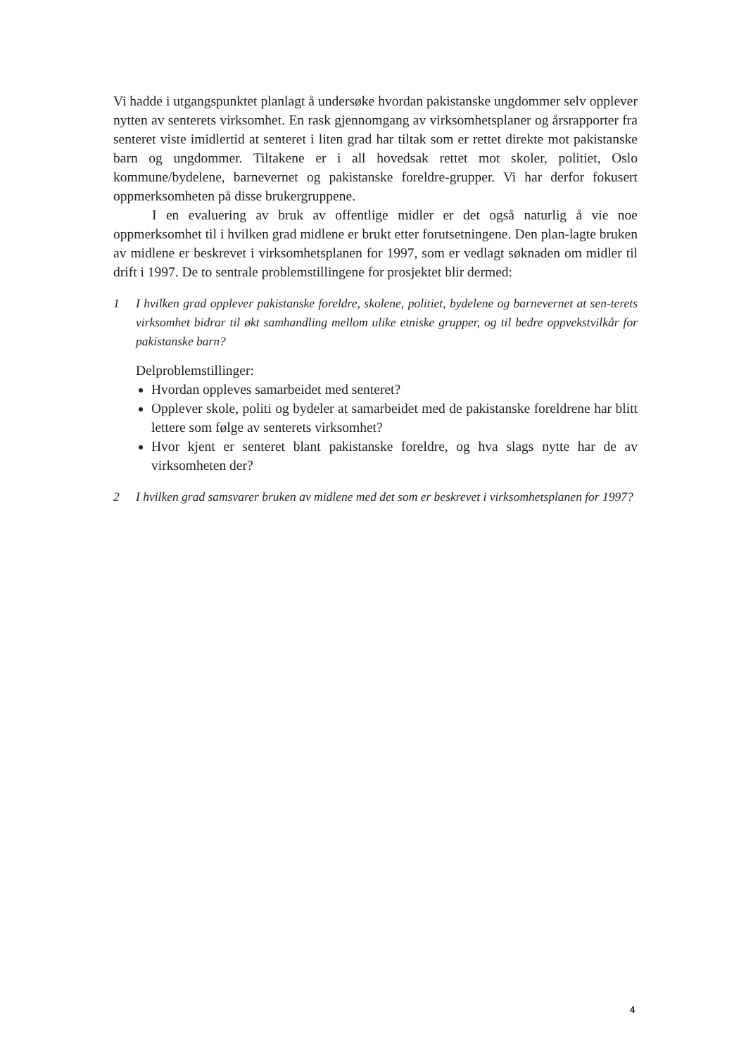Vi hadde i utgangspunktet planlagt å undersøke hvordan pakistanske ungdommer selv opplever nytten av senterets virksomhet. En rask gjennomgang av virksomhetsplaner og årsrapporter fra senteret viste imidlertid at senteret i liten grad har tiltak som er rettet direkte mot pakistanske barn og ungdommer. Tiltakene er i all hovedsak rettet mot skoler, politiet, Oslo kommune/bydelene, barnevernet og pakistanske foreldre-grupper. Vi har derfor fokusert oppmerksomheten på disse brukergruppene.
I en evaluering av bruk av offentlige midler er det også naturlig å vie noe oppmerksomhet til i hvilken grad midlene er brukt etter forutsetningene. Den plan-lagte bruken av midlene er beskrevet i virksomhetsplanen for 1997, som er vedlagt søknaden om midler til drift i 1997. De to sentrale problemstillingene for prosjektet blir dermed:
1 I hvilken grad opplever pakistanske foreldre, skolene, politiet, bydelene og barnevernet at sen-terets virksomhet bidrar til økt samhandling mellom ulike etniske grupper, og til bedre oppvekstvilkår for pakistanske barn?
Delproblemstillinger:
Hvordan oppleves samarbeidet med senteret?
Opplever skole, politi og bydeler at samarbeidet med de pakistanske foreldrene har blitt lettere som følge av senterets virksomhet?
Hvor kjent er senteret blant pakistanske foreldre, og hva slags nytte har de av virksomheten der?
2 I hvilken grad samsvarer bruken av midlene med det som er beskrevet i virksomhetsplanen for 1997?
4